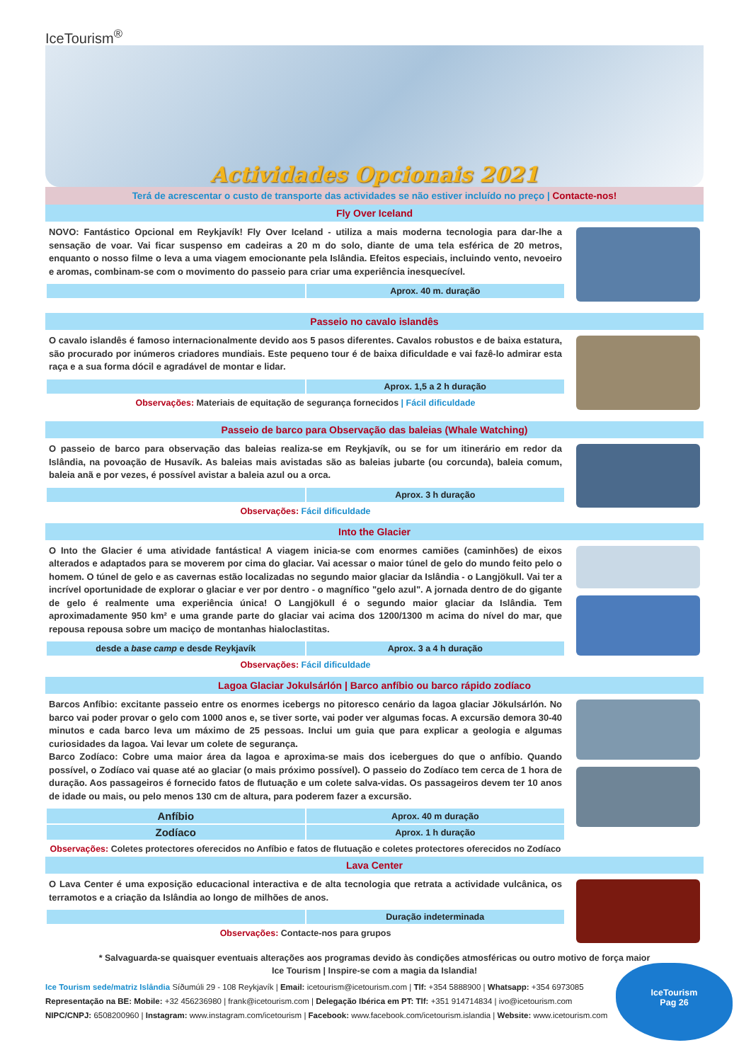IceTourism<sup>®</sup>
Actividades Opcionais 2021
Terá de acrescentar o custo de transporte das actividades se não estiver incluído no preço | Contacte-nos!
Fly Over Iceland
NOVO: Fantástico Opcional em Reykjavík! Fly Over Iceland - utiliza a mais moderna tecnologia para dar-lhe a sensação de voar. Vai ficar suspenso em cadeiras a 20 m do solo, diante de uma tela esférica de 20 metros, enquanto o nosso filme o leva a uma viagem emocionante pela Islândia. Efeitos especiais, incluindo vento, nevoeiro e aromas, combinam-se com o movimento do passeio para criar uma experiência inesquecível.
| | Aprox. 40 m. duração |
Passeio no cavalo islandês
O cavalo islandês é famoso internacionalmente devido aos 5 pasos diferentes. Cavalos robustos e de baixa estatura, são procurado por inúmeros criadores mundiais. Este pequeno tour é de baixa dificuldade e vai fazê-lo admirar esta raça e a sua forma dócil e agradável de montar e lidar.
| | Aprox. 1,5 a 2 h duração |
Observações: Materiais de equitação de segurança fornecidos | Fácil dificuldade
Passeio de barco para Observação das baleias (Whale Watching)
O passeio de barco para observação das baleias realiza-se em Reykjavík, ou se for um itinerário em redor da Islândia, na povoação de Husavík. As baleias mais avistadas são as baleias jubarte (ou corcunda), baleia comum, baleia anã e por vezes, é possível avistar a baleia azul ou a orca.
| | Aprox. 3 h duração |
Observações: Fácil dificuldade
Into the Glacier
O Into the Glacier é uma atividade fantástica! A viagem inicia-se com enormes camiões (caminhões) de eixos alterados e adaptados para se moverem por cima do glaciar. Vai acessar o maior túnel de gelo do mundo feito pelo o homem. O túnel de gelo e as cavernas estão localizadas no segundo maior glaciar da Islândia - o Langjökull. Vai ter a incrível oportunidade de explorar o glaciar e ver por dentro - o magnífico "gelo azul". A jornada dentro de do gigante de gelo é realmente uma experiência única! O Langjökull é o segundo maior glaciar da Islândia. Tem aproximadamente 950 km² e uma grande parte do glaciar vai acima dos 1200/1300 m acima do nível do mar, que repousa repousa sobre um maciço de montanhas hialoclastitas.
| desde a base camp e desde Reykjavík | Aprox. 3 a 4 h duração |
Observações: Fácil dificuldade
Lagoa Glaciar Jokulsárlón | Barco anfíbio ou barco rápido zodíaco
Barcos Anfíbio: excitante passeio entre os enormes icebergs no pitoresco cenário da lagoa glaciar Jökulsárlón. No barco vai poder provar o gelo com 1000 anos e, se tiver sorte, vai poder ver algumas focas. A excursão demora 30-40 minutos e cada barco leva um máximo de 25 pessoas. Inclui um guia que para explicar a geologia e algumas curiosidades da lagoa. Vai levar um colete de segurança.
Barco Zodíaco: Cobre uma maior área da lagoa e aproxima-se mais dos icebergues do que o anfíbio. Quando possível, o Zodíaco vai quase até ao glaciar (o mais próximo possível). O passeio do Zodíaco tem cerca de 1 hora de duração. Aos passageiros é fornecido fatos de flutuação e um colete salva-vidas. Os passageiros devem ter 10 anos de idade ou mais, ou pelo menos 130 cm de altura, para poderem fazer a excursão.
| Anfíbio | Aprox. 40 m duração |
| Zodíaco | Aprox. 1 h duração |
Observações: Coletes protectores oferecidos no Anfíbio e fatos de flutuação e coletes protectores oferecidos no Zodíaco
Lava Center
O Lava Center é uma exposição educacional interactiva e de alta tecnologia que retrata a actividade vulcânica, os terramotos e a criação da Islândia ao longo de milhões de anos.
| | Duração indeterminada |
Observações: Contacte-nos para grupos
* Salvaguarda-se quaisquer eventuais alterações aos programas devido às condições atmosféricas ou outro motivo de força maior
Ice Tourism | Inspire-se com a magia da Islandia!
Ice Tourism sede/matriz Islândia Síðumúli 29 - 108 Reykjavík | Email: icetourism@icetourism.com | Tlf: +354 5888900 | Whatsapp: +354 6973085
Representação na BE: Mobile: +32 456236980 | frank@icetourism.com | Delegação Ibérica em PT: Tlf: +351 914714834 | ivo@icetourism.com
NIPC/CNPJ: 6508200960 | Instagram: www.instagram.com/icetourism | Facebook: www.facebook.com/icetourism.islandia | Website: www.icetourism.com
IceTourism
Pag 26